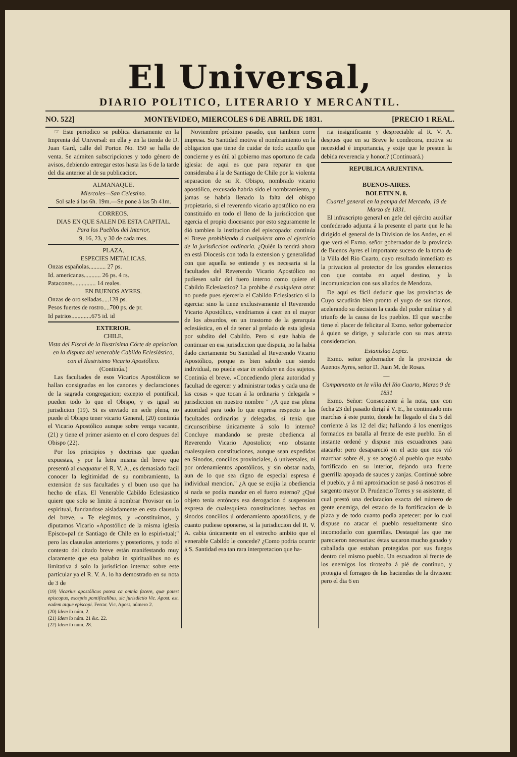El Universal,
DIARIO POLITICO, LITERARIO Y MERCANTIL.
NO. 522] MONTEVIDEO, MIERCOLES 6 DE ABRIL DE 1831. [PRECIO 1 REAL.
☞ Este periodico se publica diariamente en la Imprenta del Universal: en ella y en la tienda de D. Juan Gard, calle del Porton No. 150 se halla de venta. Se admiten subscripciones y todo género de avisos, debiendo entregar estos hasta las 6 de la tarde del dia anterior al de su publicacion.
ALMANAQUE.
Miercoles—San Celestino.
Sol sale á las 6h. 19m.—Se pone á las 5h 41m.
CORREOS.
DIAS EN QUE SALEN DE ESTA CAPITAL.
Para los Pueblos del Interior,
9, 16, 23, y 30 de cada mes.
PLAZA.
ESPECIES METALICAS.
Onzas españolas........... 27 ps.
Id. americanas........... 26 ps. 4 rs.
Patacones............... 14 reales.
EN BUENOS AYRES.
Onzas de oro selladas.....128 ps.
Pesos fuertes de rostro....700 ps. de pr.
Id patrios.............675 id. id
EXTERIOR.
CHILE.
Vista del Fiscal de la Ilustrisima Córte de apelacion, en la disputa del venerable Cabildo Eclesiástico, con el Ilustrisimo Vicario Apostólico.
(Continúa.)
Las facultades de esos Vicarios Apostólicos se hallan consignadas en los canones y declaraciones de la sagrada congregacion; excepto el pontifical, pueden todo lo que el Obispo, y es igual su jurisdicion (19). Si es enviado en sede plena, no puede el Obispo tener vicario General, (20) continúa el Vicario Apostólico aunque sobre venga vacante, (21) y tiene el primer asiento en el coro despues del Obispo (22).
Por los principios y doctrinas que quedan expuestas, y por la letra misma del breve que presentó al exequatur el R. V. A., es demasiado facil conocer la legitimidad de su nombramiento, la extension de sus facultades y el buen uso que ha hecho de ellas. El Venerable Cabildo Eclesiastico quiere que solo se limite á nombrar Provisor en lo espiritual, fundandose aisladamente en esta clausula del breve. « Te elegimos, y »constituimos, y diputamos Vicario »Apostólico de la misma iglesia Episco»pal de Santiago de Chile en lo espiri»tual;" pero las clausulas anteriores y posteriores, y todo el contesto del citado breve están manifestando muy claramente que esa palabra in spiritualibus no es limitativa á solo la jurisdicion interna: sobre este particular ya el R. V. A. lo ha demostrado en su nota de 3 de
(19) Vicarius apostólicus potest ca omnia facere, quæ potest episcopus, exceptis pontificalibus, sic jurisdictio Vic. Apost. est. eadem atque episcopi. Ferrar. Vic. Apost. número 2.
(20) Idem ib núm. 2.
(21) Idem ib núm. 21 &c. 22.
(22) Idem ib núm. 28.
Noviembre próximo pasado, que tambien corre impresa. Su Santidad motiva el nombramiento en la obligacion que tiene de cuidar de todo aquello que concierne y es útil al gobierno mas oportuno de cada iglesia: de aqui es que para reparar en que consideraba á la de Santiago de Chile por la violenta separacion de su R. Obispo, nombrado vicario apostólico, excusado habria sido el nombramiento, y jamas se habria llenado la falta del obispo propietario, si el reverendo vicario apostólico no era constituido en todo el lleno de la jurisdiccion que egercia el propio diocesano: por esto seguramente le dió tambien la institucion del episcopado: continúa el Breve prohibiendo á cualquiera otro el ejercicio de la jurisdiccion ordinaria. ¿Quién la tendrá ahora en está Diocesis con toda la extension y generalidad con que aquella se entiende y es necesaria si la facultades del Reverendo Vicario Apostólico no pudiesen salir del fuero interno como quiere el Cabildo Eclesiastico? La prohibe á cualquiera otra: no puede pues ejercerla el Cabildo Eclesiastico si la egercia: sino la tiene exclusivamente el Reverendo Vicario Apostólico, vendriamos á caer en el mayor de los absurdos, en un trastorno de la gerarquia eclesiástica, en el de tener al prelado de esta iglesia por subdito del Cabildo. Pero si este habia de continuar en esa jurisdiccion que disputa, no la habia dado ciertamente Su Santidad al Reverendo Vicario Apostólico, porque es bien sabido que siendo individual, no puede estar in solidum en dos sujetos. Continúa el breve. »Concediendo plena autoridad y facultad de egercer y administrar todas y cada una de las cosas » que tocan á la ordinaria y delegada » jurisdiccion en nuestro nombre " ¿A que esa plena autoridad para todo lo que expresa respecto a las facultades ordinarias y delegadas, si tenia que circunscribirse únicamente á solo lo interno? Concluye mandando se preste obedienca al Reverendo Vicario Apostolico; »no obstante cualesquiera constituciones, aunque sean expedidas en Sinodos, concilios provinciales, ó universales, ni por ordenamientos apostólicos, y sin obstar nada, aun de lo que sea digno de especial espresa é individual mencion." ¿A que se exijia la obediencia si nada se podia mandar en el fuero esterno? ¿Qué objeto tenia entónces esa derogacion ó suspension expresa de cualesquiera constituciones hechas en sinodos concilios ú ordenamiento apostólicos, y de cuanto pudiese oponerse, si la jurisdiccion del R. V. A. cabia únicamente en el estrecho ambito que el venerable Cabildo le concede? ¿Como podria ocurrir á S. Santidad esa tan rara interpretacion que ha-
ria insignificante y despreciable al R. V. A. despues que en su Breve le condecora, motiva su necesidad é importancia, y exije que le presten la debida reverencia y honor.? (Continuará.)
REPUBLICA ARJENTINA.
BUENOS-AIRES.
BOLETIN N. 8.
Cuartel general en la pampa del Mercado, 19 de Marzo de 1831.
El infrascripto general en gefe del ejército auxiliar confederado adjunta á la presente el parte que le ha dirigido el general de la Division de los Andes, en el que verá el Exmo. señor gobernador de la provincia de Buenos Ayres el importante suceso de la toma de la Villa del Rio Cuarto, cuyo resultado inmediato es la privacion al protector de los grandes elementos con que contaba en aquel destino, y la incomunicacion con sus aliados de Mendoza.
De aquí es fácil deducir que las provincias de Cuyo sacudirán bien pronto el yugo de sus tiranos, acelerando su decision la caida del poder militar y el triunfo de la causa de los pueblos. El que suscribe tiene el placer de felicitar al Exmo. señor gobernador á quien se dirige, y saludarle con su mas atenta consideracion.
Estanislao Lopez.
Exmo. señor gobernador de la provincia de Auenos Ayres, señor D. Juan M. de Rosas.
—
Campamento en la villa del Rio Cuarto, Marzo 9 de 1831
Exmo. Señor: Consecuente á la nota, que con fecha 23 del pasado dirigí á V. E., he continuado mis marchas á este punto, donde he llegado el dia 5 del corriente á las 12 del dia; hallando á los enemigos formados en batalla al frente de este pueblo. En el instante ordené y dispuse mis escuadrones para atacarlo: pero desapareció en el acto que nos vió marchar sobre él, y se acogió al pueblo que estaba fortificado en su interior, dejando una fuerte guerrilla apoyada de sauces y zanjas. Continué sobre el pueblo, y á mi aproximacion se pasó á nosotros el sargento mayor D. Prudencio Torres y su asistente, el cual prestó una declaracion exacta del número de gente enemiga, del estado de la fortificacion de la plaza y de todo cuanto podia apetecer: por lo cual dispuse no atacar el pueblo resueltamente sino incomodarlo con guerrillas. Destaqué las que me parecieron necesarias: éstas sacaron mucho ganado y caballada que estaban protegidas por sus fuegos dentro del mismo pueblo. Un escuadron al frente de los enemigos los tiroteaba á pié de continuo, y protegia el forrageo de las haciendas de la division: pero el dia 6 en